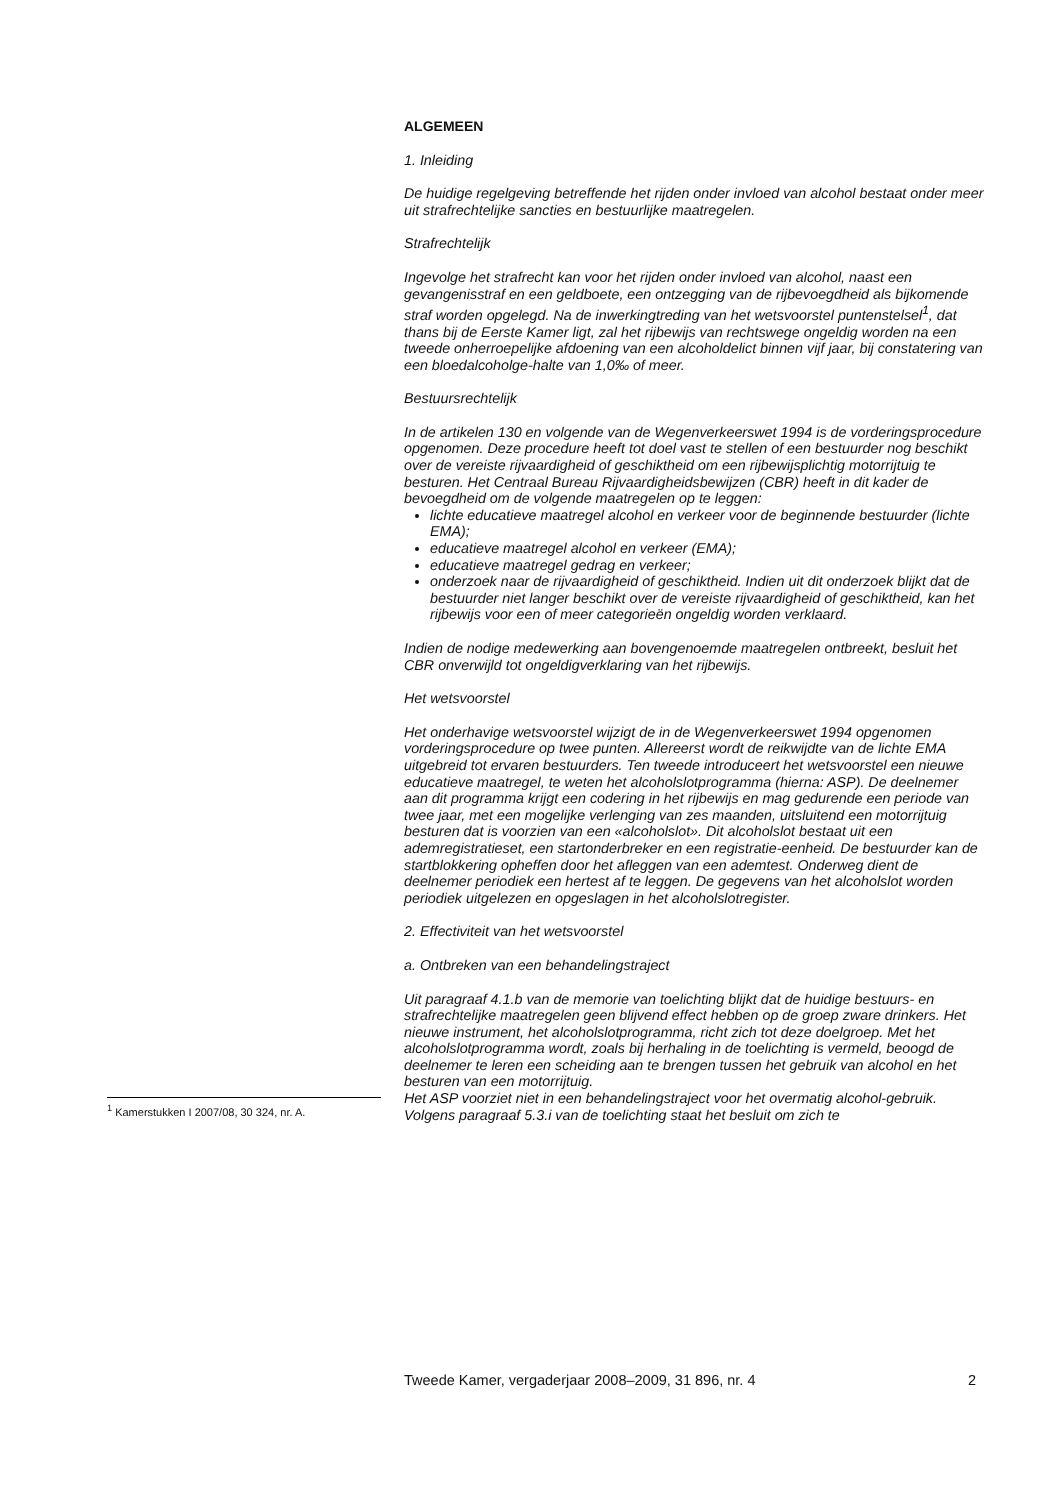ALGEMEEN
1. Inleiding
De huidige regelgeving betreffende het rijden onder invloed van alcohol bestaat onder meer uit strafrechtelijke sancties en bestuurlijke maatregelen.
Strafrechtelijk
Ingevolge het strafrecht kan voor het rijden onder invloed van alcohol, naast een gevangenisstraf en een geldboete, een ontzegging van de rijbevoegdheid als bijkomende straf worden opgelegd. Na de inwerkingtreding van het wetsvoorstel puntenstelsel<sup>1</sup>, dat thans bij de Eerste Kamer ligt, zal het rijbewijs van rechtswege ongeldig worden na een tweede onherroepelijke afdoening van een alcoholdelict binnen vijf jaar, bij constatering van een bloedalcoholge-halte van 1,0‰ of meer.
Bestuursrechtelijk
In de artikelen 130 en volgende van de Wegenverkeerswet 1994 is de vorderingsprocedure opgenomen. Deze procedure heeft tot doel vast te stellen of een bestuurder nog beschikt over de vereiste rijvaardigheid of geschiktheid om een rijbewijsplichtig motorrijtuig te besturen. Het Centraal Bureau Rijvaardigheidsbewijzen (CBR) heeft in dit kader de bevoegdheid om de volgende maatregelen op te leggen:
lichte educatieve maatregel alcohol en verkeer voor de beginnende bestuurder (lichte EMA);
educatieve maatregel alcohol en verkeer (EMA);
educatieve maatregel gedrag en verkeer;
onderzoek naar de rijvaardigheid of geschiktheid. Indien uit dit onderzoek blijkt dat de bestuurder niet langer beschikt over de vereiste rijvaardigheid of geschiktheid, kan het rijbewijs voor een of meer categorieën ongeldig worden verklaard.
Indien de nodige medewerking aan bovengenoemde maatregelen ontbreekt, besluit het CBR onverwijld tot ongeldigverklaring van het rijbewijs.
Het wetsvoorstel
Het onderhavige wetsvoorstel wijzigt de in de Wegenverkeerswet 1994 opgenomen vorderingsprocedure op twee punten. Allereerst wordt de reikwijdte van de lichte EMA uitgebreid tot ervaren bestuurders. Ten tweede introduceert het wetsvoorstel een nieuwe educatieve maatregel, te weten het alcoholslotprogramma (hierna: ASP). De deelnemer aan dit programma krijgt een codering in het rijbewijs en mag gedurende een periode van twee jaar, met een mogelijke verlenging van zes maanden, uitsluitend een motorrijtuig besturen dat is voorzien van een «alcoholslot». Dit alcoholslot bestaat uit een ademregistratieset, een startonderbreker en een registratie-eenheid. De bestuurder kan de startblokkering opheffen door het afleggen van een ademtest. Onderweg dient de deelnemer periodiek een hertest af te leggen. De gegevens van het alcoholslot worden periodiek uitgelezen en opgeslagen in het alcoholslotregister.
2. Effectiviteit van het wetsvoorstel
a. Ontbreken van een behandelingstraject
Uit paragraaf 4.1.b van de memorie van toelichting blijkt dat de huidige bestuurs- en strafrechtelijke maatregelen geen blijvend effect hebben op de groep zware drinkers. Het nieuwe instrument, het alcoholslotprogramma, richt zich tot deze doelgroep. Met het alcoholslotprogramma wordt, zoals bij herhaling in de toelichting is vermeld, beoogd de deelnemer te leren een scheiding aan te brengen tussen het gebruik van alcohol en het besturen van een motorrijtuig.
Het ASP voorziet niet in een behandelingstraject voor het overmatig alcohol-gebruik. Volgens paragraaf 5.3.i van de toelichting staat het besluit om zich te
<sup>1</sup> Kamerstukken I 2007/08, 30 324, nr. A.
Tweede Kamer, vergaderjaar 2008–2009, 31 896, nr. 4 2